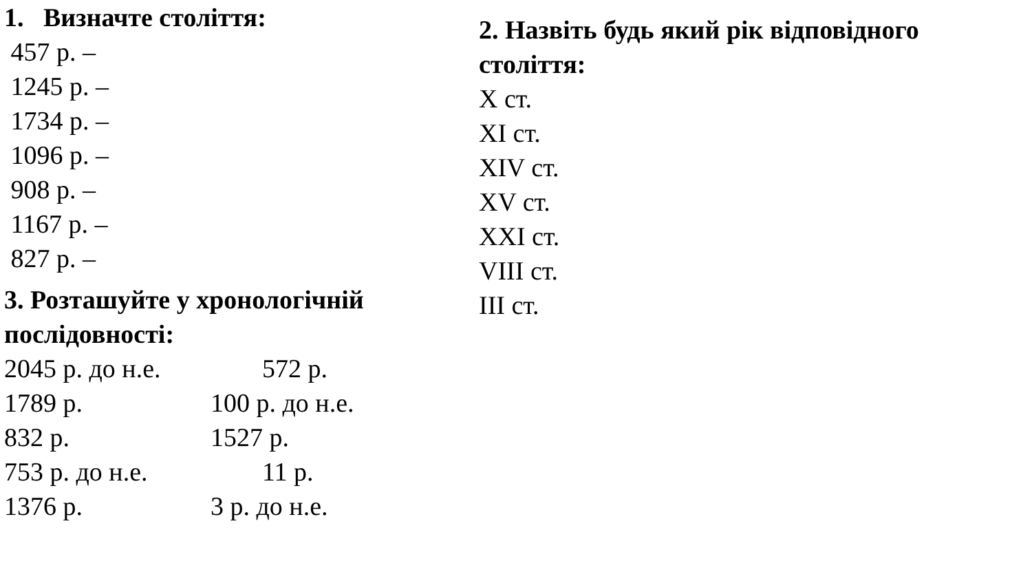1. Визначте століття:
457 р. –
1245 р. –
1734 р. –
1096 р. –
908 р. –
1167 р. –
827 р. –
3. Розташуйте у хронологічній послідовності:
2045 р. до н.е. 572 р.
1789 р. 100 р. до н.е.
832 р. 1527 р.
753 р. до н.е. 11 р.
1376 р. 3 р. до н.е.
2. Назвіть будь який рік відповідного століття:
X ст.
XI ст.
XIV ст.
XV ст.
XXI ст.
VIII ст.
III ст.